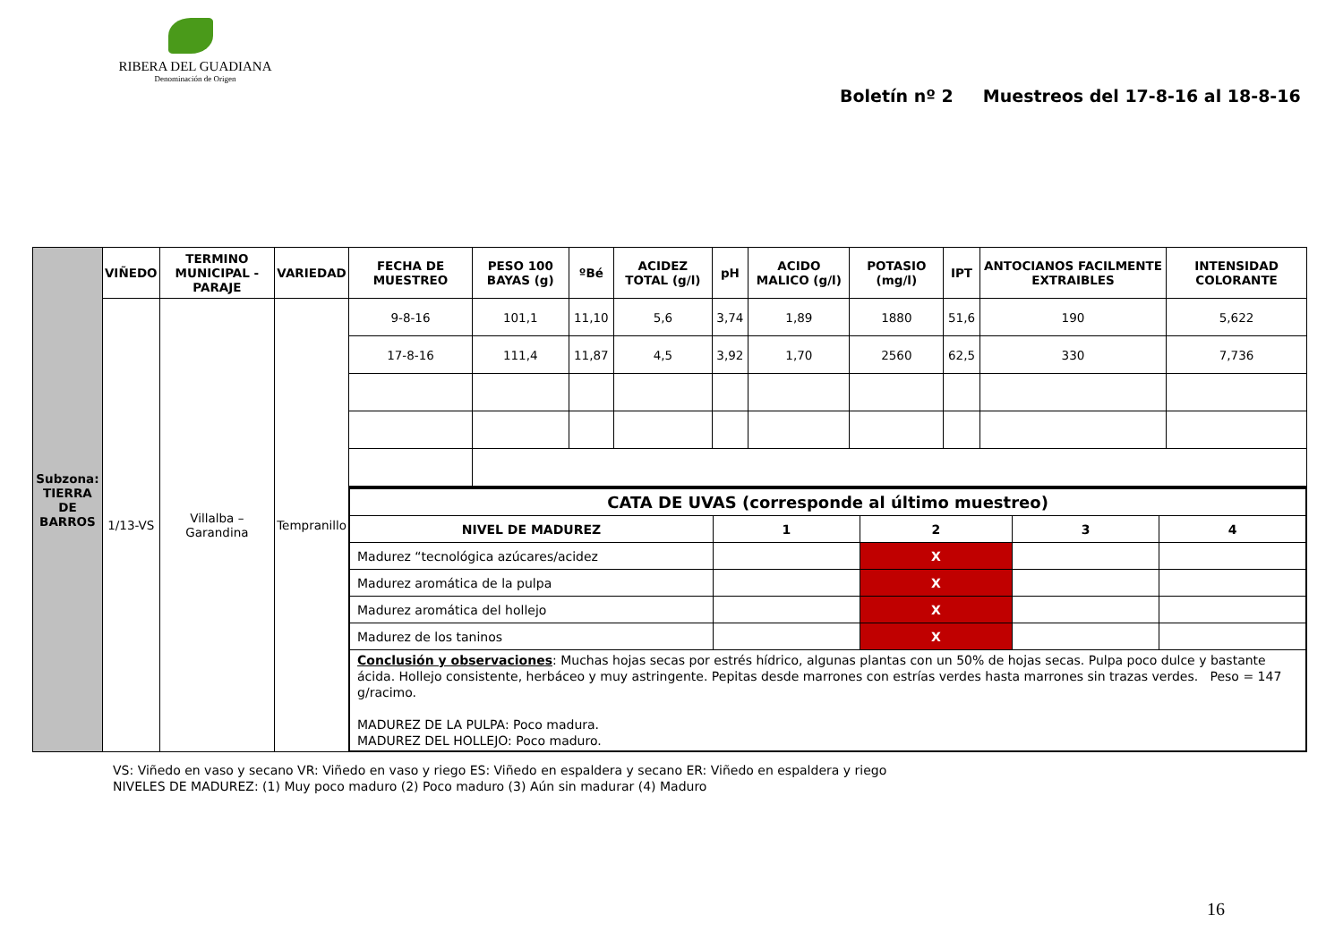RIBERA DEL GUADIANA
Denominación de Origen
Boletín nº 2 Muestreos del 17-8-16 al 18-8-16
| Subzona: TIERRA DE BARROS | VIÑEDO | TERMINO MUNICIPAL - PARAJE | VARIEDAD | FECHA DE MUESTREO | PESO 100 BAYAS (g) | ºBé | ACIDEZ TOTAL (g/l) | pH | ACIDO MALICO (g/l) | POTASIO (mg/l) | IPT | ANTOCIANOS FACILMENTE EXTRAIBLES | INTENSIDAD COLORANTE |
| --- | --- | --- | --- | --- | --- | --- | --- | --- | --- | --- | --- | --- | --- |
| | 1/13-VS | Villalba – Garandina | Tempranillo | 9-8-16 | 101,1 | 11,10 | 5,6 | 3,74 | 1,89 | 1880 | 51,6 | 190 | 5,622 |
| | | | | 17-8-16 | 111,4 | 11,87 | 4,5 | 3,92 | 1,70 | 2560 | 62,5 | 330 | 7,736 |
| | | | | / CATA DE UVAS (corresponde al último muestreo) / / / / / / NIVEL DE MADUREZ / 1 / 2 / 3 / 4 / / Madurez “tecnológica azúcares/acidez / / X / / / / Madurez aromática de la pulpa / / X / / / / Madurez aromática del hollejo / / X / / / / Madurez de los taninos / / X / / / / Conclusión y observaciones : Muchas hojas secas por estrés hídrico, algunas plantas con un 50% de hojas secas. Pulpa poco dulce y bastante ácida. Hollejo consistente, herbáceo y muy astringente. Pepitas desde marrones con estrías verdes hasta marrones sin trazas verdes. Peso = 147 g/racimo. MADUREZ DE LA PULPA: Poco madura. MADUREZ DEL HOLLEJO: Poco maduro. / / / / / | | | | | | | | | |
VS: Viñedo en vaso y secano VR: Viñedo en vaso y riego ES: Viñedo en espaldera y secano ER: Viñedo en espaldera y riego
NIVELES DE MADUREZ: (1) Muy poco maduro (2) Poco maduro (3) Aún sin madurar (4) Maduro
16